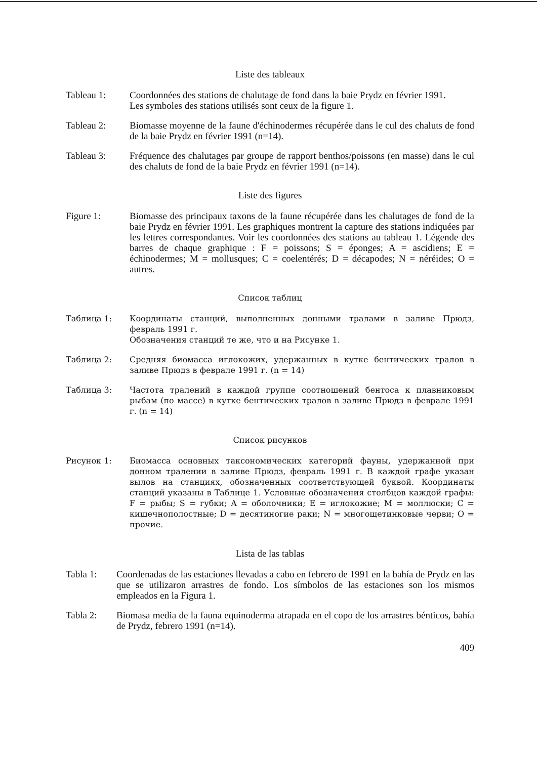Liste des tableaux
Tableau 1: Coordonnées des stations de chalutage de fond dans la baie Prydz en février 1991.
Les symboles des stations utilisés sont ceux de la figure 1.
Tableau 2: Biomasse moyenne de la faune d'échinodermes récupérée dans le cul des chaluts de fond de la baie Prydz en février 1991 (n=14).
Tableau 3: Fréquence des chalutages par groupe de rapport benthos/poissons (en masse) dans le cul des chaluts de fond de la baie Prydz en février 1991 (n=14).
Liste des figures
Figure 1: Biomasse des principaux taxons de la faune récupérée dans les chalutages de fond de la baie Prydz en février 1991. Les graphiques montrent la capture des stations indiquées par les lettres correspondantes. Voir les coordonnées des stations au tableau 1. Légende des barres de chaque graphique : F = poissons; S = éponges; A = ascidiens; E = échinodermes; M = mollusques; C = coelentérés; D = décapodes; N = néréides; O = autres.
Список таблиц
Таблица 1: Координаты станций, выполненных донными тралами в заливе Прюдз, февраль 1991 г.
Обозначения станций те же, что и на Рисунке 1.
Таблица 2: Средняя биомасса иглокожих, удержанных в кутке бентических тралов в заливе Прюдз в феврале 1991 г. (n = 14)
Таблица 3: Частота тралений в каждой группе соотношений бентоса к плавниковым рыбам (по массе) в кутке бентических тралов в заливе Прюдз в феврале 1991 г. (n = 14)
Список рисунков
Рисунок 1: Биомасса основных таксономических категорий фауны, удержанной при донном тралении в заливе Прюдз, февраль 1991 г. В каждой графе указан вылов на станциях, обозначенных соответствующей буквой. Координаты станций указаны в Таблице 1. Условные обозначения столбцов каждой графы: F = рыбы; S = губки; A = оболочники; E = иглокожие; M = моллюски; C = кишечнополостные; D = десятиногие раки; N = многощетинковые черви; O = прочие.
Lista de las tablas
Tabla 1: Coordenadas de las estaciones llevadas a cabo en febrero de 1991 en la bahía de Prydz en las que se utilizaron arrastres de fondo. Los símbolos de las estaciones son los mismos empleados en la Figura 1.
Tabla 2: Biomasa media de la fauna equinoderma atrapada en el copo de los arrastres bénticos, bahía de Prydz, febrero 1991 (n=14).
409